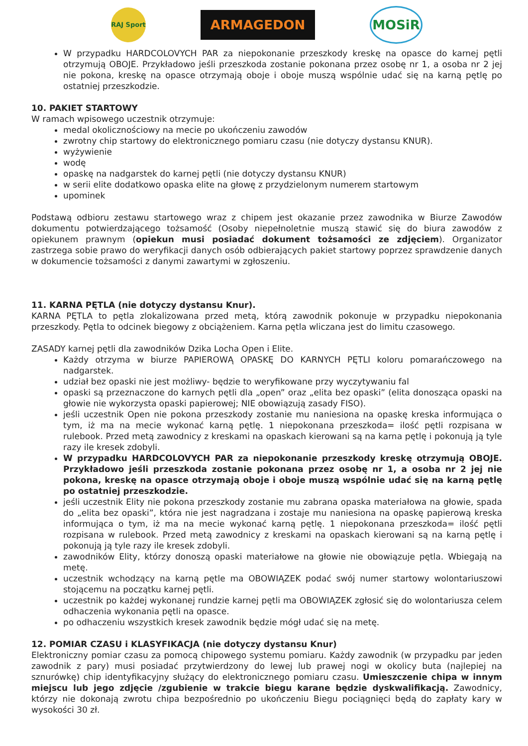RAJ Sport
ARMAGEDON
MOSiR
W przypadku HARDCOLOVYCH PAR za niepokonanie przeszkody kreskę na opasce do karnej pętli otrzymują OBOJE. Przykładowo jeśli przeszkoda zostanie pokonana przez osobę nr 1, a osoba nr 2 jej nie pokona, kreskę na opasce otrzymają oboje i oboje muszą wspólnie udać się na karną pętlę po ostatniej przeszkodzie.
10. PAKIET STARTOWY
W ramach wpisowego uczestnik otrzymuje:
medal okolicznościowy na mecie po ukończeniu zawodów
zwrotny chip startowy do elektronicznego pomiaru czasu (nie dotyczy dystansu KNUR).
wyżywienie
wodę
opaskę na nadgarstek do karnej pętli (nie dotyczy dystansu KNUR)
w serii elite dodatkowo opaska elite na głowę z przydzielonym numerem startowym
upominek
Podstawą odbioru zestawu startowego wraz z chipem jest okazanie przez zawodnika w Biurze Zawodów dokumentu potwierdzającego tożsamość (Osoby niepełnoletnie muszą stawić się do biura zawodów z opiekunem prawnym (opiekun musi posiadać dokument tożsamości ze zdjęciem). Organizator zastrzega sobie prawo do weryfikacji danych osób odbierających pakiet startowy poprzez sprawdzenie danych w dokumencie tożsamości z danymi zawartymi w zgłoszeniu.
11. KARNA PĘTLA (nie dotyczy dystansu Knur).
KARNA PĘTLA to pętla zlokalizowana przed metą, którą zawodnik pokonuje w przypadku niepokonania przeszkody. Pętla to odcinek biegowy z obciążeniem. Karna pętla wliczana jest do limitu czasowego.
ZASADY karnej pętli dla zawodników Dzika Locha Open i Elite.
Każdy otrzyma w biurze PAPIEROWĄ OPASKĘ DO KARNYCH PĘTLI koloru pomarańczowego na nadgarstek.
udział bez opaski nie jest możliwy- będzie to weryfikowane przy wyczytywaniu fal
opaski są przeznaczone do karnych pętli dla „open” oraz „elita bez opaski” (elita donosząca opaski na głowie nie wykorzysta opaski papierowej; NIE obowiązują zasady FISO).
jeśli uczestnik Open nie pokona przeszkody zostanie mu naniesiona na opaskę kreska informująca o tym, iż ma na mecie wykonać karną pętlę. 1 niepokonana przeszkoda= ilość pętli rozpisana w rulebook. Przed metą zawodnicy z kreskami na opaskach kierowani są na karna pętlę i pokonują ją tyle razy ile kresek zdobyli.
W przypadku HARDCOLOVYCH PAR za niepokonanie przeszkody kreskę otrzymują OBOJE. Przykładowo jeśli przeszkoda zostanie pokonana przez osobę nr 1, a osoba nr 2 jej nie pokona, kreskę na opasce otrzymają oboje i oboje muszą wspólnie udać się na karną pętlę po ostatniej przeszkodzie.
jeśli uczestnik Elity nie pokona przeszkody zostanie mu zabrana opaska materiałowa na głowie, spada do „elita bez opaski”, która nie jest nagradzana i zostaje mu naniesiona na opaskę papierową kreska informująca o tym, iż ma na mecie wykonać karną pętlę. 1 niepokonana przeszkoda= ilość pętli rozpisana w rulebook. Przed metą zawodnicy z kreskami na opaskach kierowani są na karną pętlę i pokonują ją tyle razy ile kresek zdobyli.
zawodników Elity, którzy donoszą opaski materiałowe na głowie nie obowiązuje pętla. Wbiegają na metę.
uczestnik wchodzący na karną pętle ma OBOWIĄZEK podać swój numer startowy wolontariuszowi stojącemu na początku karnej pętli.
uczestnik po każdej wykonanej rundzie karnej pętli ma OBOWIĄZEK zgłosić się do wolontariusza celem odhaczenia wykonania pętli na opasce.
po odhaczeniu wszystkich kresek zawodnik będzie mógł udać się na metę.
12. POMIAR CZASU i KLASYFIKACJA (nie dotyczy dystansu Knur)
Elektroniczny pomiar czasu za pomocą chipowego systemu pomiaru. Każdy zawodnik (w przypadku par jeden zawodnik z pary) musi posiadać przytwierdzony do lewej lub prawej nogi w okolicy buta (najlepiej na sznurówkę) chip identyfikacyjny służący do elektronicznego pomiaru czasu. Umieszczenie chipa w innym miejscu lub jego zdjęcie /zgubienie w trakcie biegu karane będzie dyskwalifikacją. Zawodnicy, którzy nie dokonają zwrotu chipa bezpośrednio po ukończeniu Biegu pociągnięci będą do zapłaty kary w wysokości 30 zł.